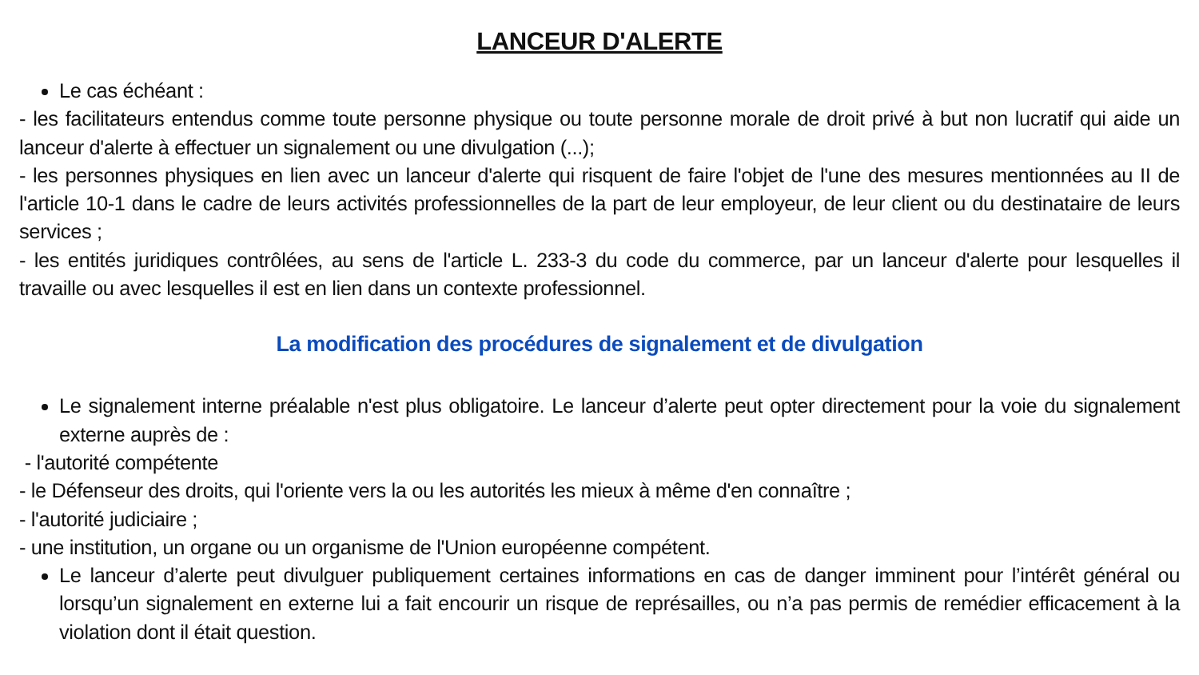LANCEUR D'ALERTE
Le cas échéant :
- les facilitateurs entendus comme toute personne physique ou toute personne morale de droit privé à but non lucratif qui aide un lanceur d'alerte à effectuer un signalement ou une divulgation (...);
- les personnes physiques en lien avec un lanceur d'alerte qui risquent de faire l'objet de l'une des mesures mentionnées au II de l'article 10-1 dans le cadre de leurs activités professionnelles de la part de leur employeur, de leur client ou du destinataire de leurs services ;
- les entités juridiques contrôlées, au sens de l'article L. 233-3 du code du commerce, par un lanceur d'alerte pour lesquelles il travaille ou avec lesquelles il est en lien dans un contexte professionnel.
La modification des procédures de signalement et de divulgation
Le signalement interne préalable n'est plus obligatoire. Le lanceur d’alerte peut opter directement pour la voie du signalement externe auprès de :
- l'autorité compétente
- le Défenseur des droits, qui l'oriente vers la ou les autorités les mieux à même d'en connaître ;
- l'autorité judiciaire ;
- une institution, un organe ou un organisme de l'Union européenne compétent.
Le lanceur d’alerte peut divulguer publiquement certaines informations en cas de danger imminent pour l’intérêt général ou lorsqu’un signalement en externe lui a fait encourir un risque de représailles, ou n’a pas permis de remédier efficacement à la violation dont il était question.